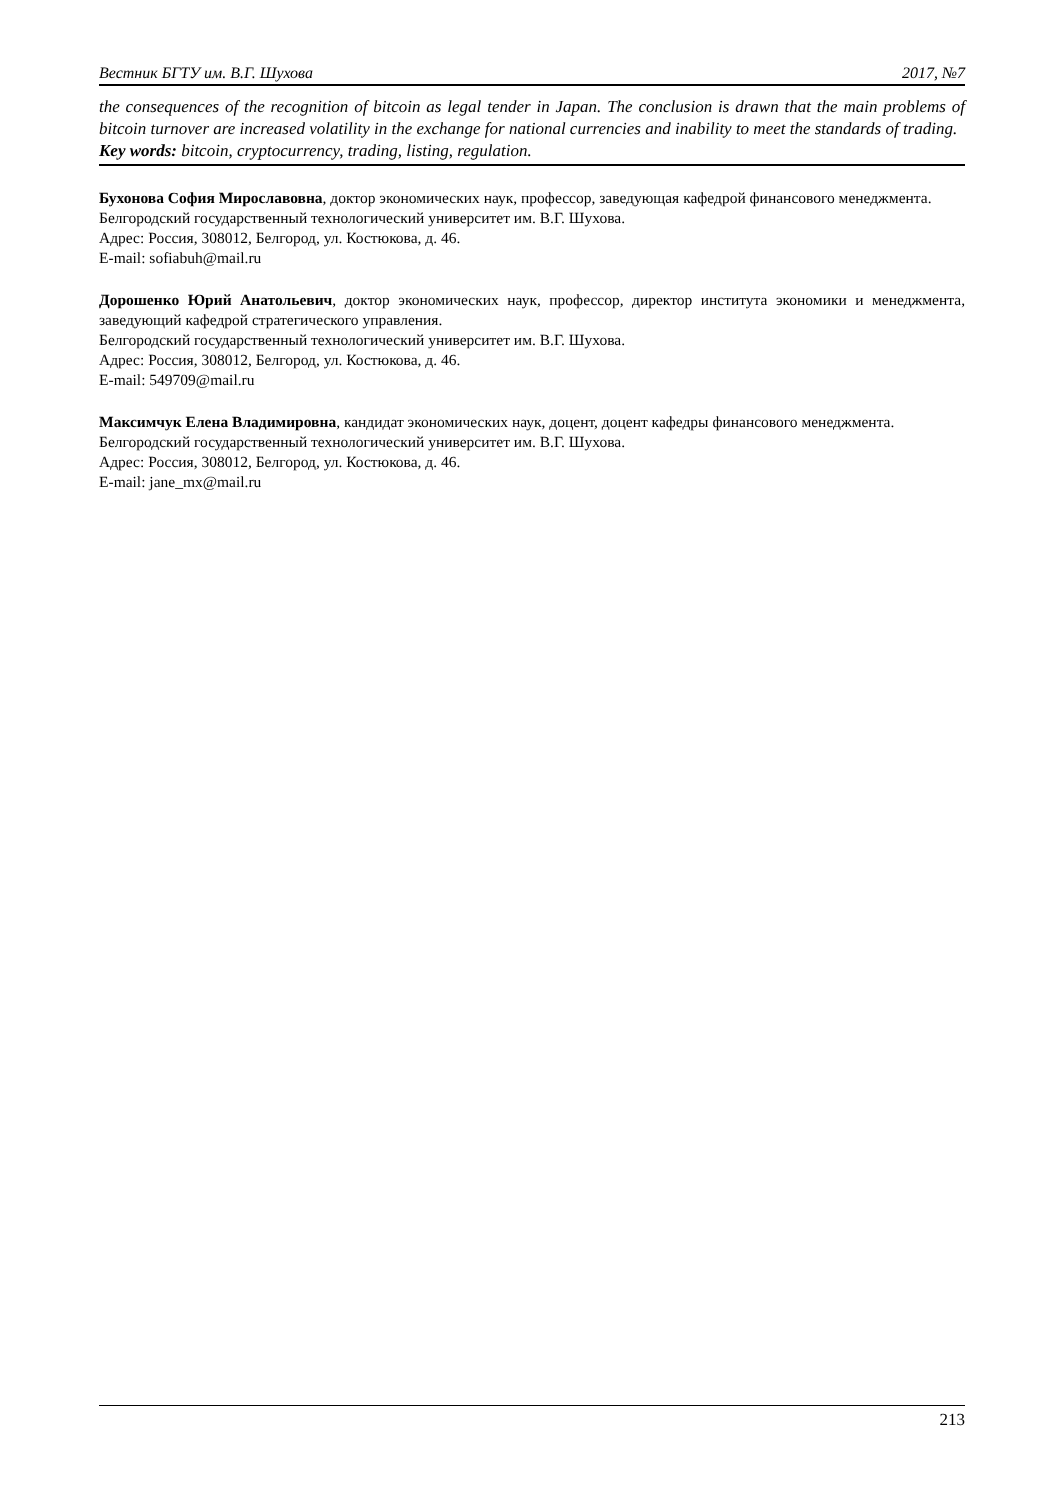Вестник БГТУ им. В.Г. Шухова 2017, №7
the consequences of the recognition of bitcoin as legal tender in Japan. The conclusion is drawn that the main problems of bitcoin turnover are increased volatility in the exchange for national currencies and inability to meet the standards of trading.
Key words: bitcoin, cryptocurrency, trading, listing, regulation.
Бухонова София Мирославовна, доктор экономических наук, профессор, заведующая кафедрой финансового менеджмента.
Белгородский государственный технологический университет им. В.Г. Шухова.
Адрес: Россия, 308012, Белгород, ул. Костюкова, д. 46.
E-mail: sofiabuh@mail.ru
Дорошенко Юрий Анатольевич, доктор экономических наук, профессор, директор института экономики и менеджмента, заведующий кафедрой стратегического управления.
Белгородский государственный технологический университет им. В.Г. Шухова.
Адрес: Россия, 308012, Белгород, ул. Костюкова, д. 46.
E-mail: 549709@mail.ru
Максимчук Елена Владимировна, кандидат экономических наук, доцент, доцент кафедры финансового менеджмента.
Белгородский государственный технологический университет им. В.Г. Шухова.
Адрес: Россия, 308012, Белгород, ул. Костюкова, д. 46.
E-mail: jane_mx@mail.ru
213